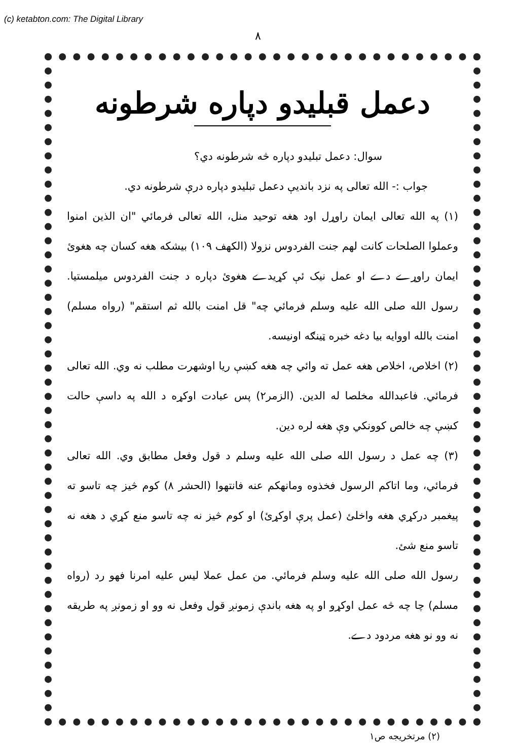(c) ketabton.com: The Digital Library
۸
دعمل قبليدو دپاره شرطونه
سوال: دعمل تبليدو دپاره څه شرطونه دي؟
جواب :- الله تعالى په نزد بانديې دعمل تبليدو دپاره درې شرطونه دي.
(۱) په الله تعالى ايمان راوړل اود هغه توحيد منل، الله تعالى فرمائي "ان الذين امنوا وعملوا الصلحات كانت لهم جنت الفردوس نزولا (الكهف ۱۰۹) بيشكه هغه کسان چه هغوئ ايمان راوړے دے او عمل نيک ئې کړيدے هغوئ دپاره د جنت الفردوس ميلمستيا. رسول الله صلى الله عليه وسلم فرمائي چه" قل امنت بالله ثم استقم" (رواه مسلم) امنت بالله اووايه بيا دغه خبره ټينګه اونيسه.
(۲) اخلاص، اخلاص هغه عمل ته وائي چه هغه کښې ريا اوشهرت مطلب نه وي. الله تعالى فرمائي. فاعبدالله مخلصا له الدين. (الزمر۲) پس عبادت اوکړه د الله په داسې حالت کښې چه خالص کوونکي وې هغه لره دين.
(۳) چه عمل د رسول الله صلى الله عليه وسلم د قول وفعل مطابق وي. الله تعالى فرمائي، وما اتاكم الرسول فخذوه ومانهكم عنه فانتهوا (الحشر ۸) کوم څيز چه تاسو ته پيغمبر درکړي هغه واخلئ (عمل پرې اوکړئ) او کوم څيز نه چه تاسو منع کړي د هغه نه تاسو منع شئ.
رسول الله صلى الله عليه وسلم فرمائي. من عمل عملا ليس عليه امرنا فهو رد (رواه مسلم) چا چه څه عمل اوکړو او په هغه باندې زمونږ قول وفعل نه وو او زمونږ په طريقه نه وو نو هغه مردود دے.
(۲) مرتخريجه ص۱